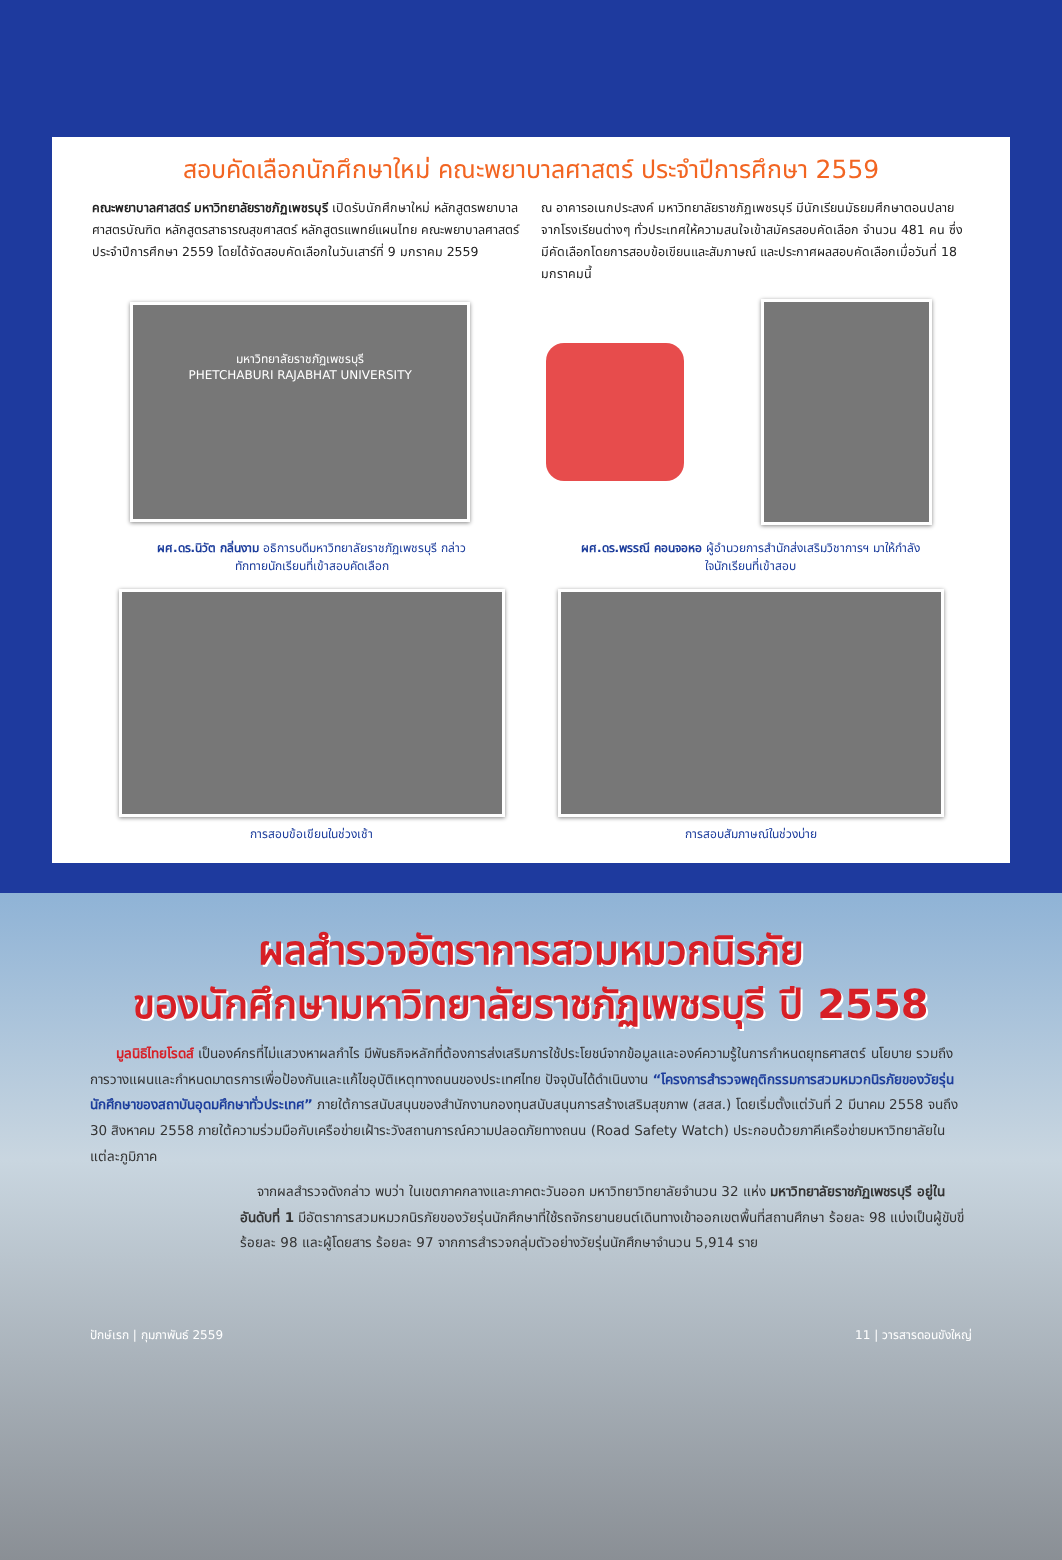สอบคัดเลือกนักศึกษาใหม่ คณะพยาบาลศาสตร์ ประจำปีการศึกษา 2559
คณะพยาบาลศาสตร์ มหาวิทยาลัยราชภัฏเพชรบุรี เปิดรับนักศึกษาใหม่ หลักสูตรพยาบาลศาสตรบัณฑิต หลักสูตรสาธารณสุขศาสตร์ หลักสูตรแพทย์แผนไทย คณะพยาบาลศาสตร์ ประจำปีการศึกษา 2559 โดยได้จัดสอบคัดเลือกในวันเสาร์ที่ 9 มกราคม 2559
ณ อาคารอเนกประสงค์ มหาวิทยาลัยราชภัฏเพชรบุรี มีนักเรียนมัธยมศึกษาตอนปลายจากโรงเรียนต่างๆ ทั่วประเทศให้ความสนใจเข้าสมัครสอบคัดเลือก จำนวน 481 คน ซึ่งมีคัดเลือกโดยการสอบข้อเขียนและสัมภาษณ์ และประกาศผลสอบคัดเลือกเมื่อวันที่ 18 มกราคมนี้
มหาวิทยาลัยราชภัฏเพชรบุรี
PHETCHABURI RAJABHAT UNIVERSITY
ผศ.ดร.นิวัต กลิ่นงาม อธิการบดีมหาวิทยาลัยราชภัฏเพชรบุรี กล่าวทักทายนักเรียนที่เข้าสอบคัดเลือก
ผศ.ดร.พรรณี คอนจอหอ ผู้อำนวยการสำนักส่งเสริมวิชาการฯ มาให้กำลังใจนักเรียนที่เข้าสอบ
การสอบข้อเขียนในช่วงเช้า การสอบสัมภาษณ์ในช่วงบ่าย
ผลสำรวจอัตราการสวมหมวกนิรภัย
ของนักศึกษามหาวิทยาลัยราชภัฏเพชรบุรี ปี 2558
มูลนิธิไทยโรดส์ เป็นองค์กรที่ไม่แสวงหาผลกำไร มีพันธกิจหลักที่ต้องการส่งเสริมการใช้ประโยชน์จากข้อมูลและองค์ความรู้ในการกำหนดยุทธศาสตร์ นโยบาย รวมถึงการวางแผนและกำหนดมาตรการเพื่อป้องกันและแก้ไขอุบัติเหตุทางถนนของประเทศไทย ปัจจุบันได้ดำเนินงาน “โครงการสำรวจพฤติกรรมการสวมหมวกนิรภัยของวัยรุ่นนักศึกษาของสถาบันอุดมศึกษาทั่วประเทศ” ภายใต้การสนับสนุนของสำนักงานกองทุนสนับสนุนการสร้างเสริมสุขภาพ (สสส.) โดยเริ่มตั้งแต่วันที่ 2 มีนาคม 2558 จนถึง 30 สิงหาคม 2558 ภายใต้ความร่วมมือกับเครือข่ายเฝ้าระวังสถานการณ์ความปลอดภัยทางถนน (Road Safety Watch) ประกอบด้วยภาคีเครือข่ายมหาวิทยาลัยในแต่ละภูมิภาค
จากผลสำรวจดังกล่าว พบว่า ในเขตภาคกลางและภาคตะวันออก มหาวิทยาวิทยาลัยจำนวน 32 แห่ง มหาวิทยาลัยราชภัฏเพชรบุรี อยู่ในอันดับที่ 1 มีอัตราการสวมหมวกนิรภัยของวัยรุ่นนักศึกษาที่ใช้รถจักรยานยนต์เดินทางเข้าออกเขตพื้นที่สถานศึกษา ร้อยละ 98 แบ่งเป็นผู้ขับขี่ ร้อยละ 98 และผู้โดยสาร ร้อยละ 97 จากการสำรวจกลุ่มตัวอย่างวัยรุ่นนักศึกษาจำนวน 5,914 ราย
ปักษ์เรก | กุมภาพันธ์ 2559 11 | วารสารดอนขังใหญ่